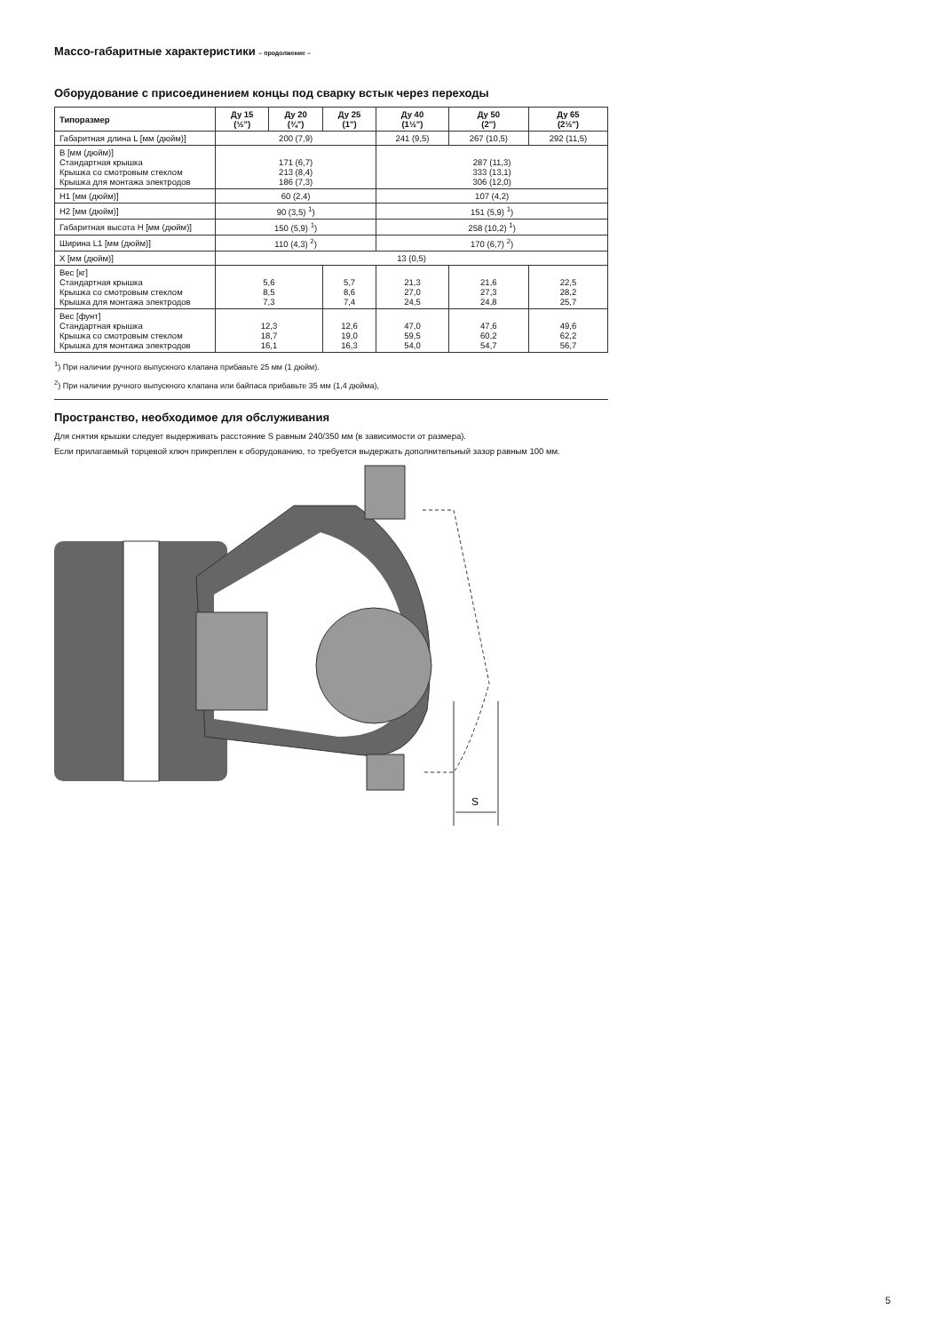Массо-габаритные характеристики – продолжение –
Оборудование с присоединением концы под сварку встык через переходы
| Типоразмер | Ду 15 (½") | Ду 20 (¾") | Ду 25 (1") | Ду 40 (1½") | Ду 50 (2") | Ду 65 (2½") |
| --- | --- | --- | --- | --- | --- | --- |
| Габаритная длина L [мм (дюйм)] | 200 (7,9) | | | 241 (9,5) | 267 (10,5) | 292 (11,5) |
| B [мм (дюйм)] Стандартная крышка Крышка со смотровым стеклом Крышка для монтажа электродов | 171 (6,7) 213 (8,4) 186 (7,3) | | | 287 (11,3) 333 (13,1) 306 (12,0) | | |
| H1 [мм (дюйм)] | 60 (2,4) | | | 107 (4,2) | | |
| H2 [мм (дюйм)] | 90 (3,5) <sup>1</sup>) | | | 151 (5,9) <sup>1</sup>) | | |
| Габаритная высота H [мм (дюйм)] | 150 (5,9) <sup>1</sup>) | | | 258 (10,2) <sup>1</sup>) | | |
| Ширина L1 [мм (дюйм)] | 110 (4,3) <sup>2</sup>) | | | 170 (6,7) <sup>2</sup>) | | |
| X [мм (дюйм)] | 13 (0,5) | | | | | |
| Вес [кг] Стандартная крышка Крышка со смотровым стеклом Крышка для монтажа электродов | 5,6 8,5 7,3 | | 5,7 8,6 7,4 | 21,3 27,0 24,5 | 21,6 27,3 24,8 | 22,5 28,2 25,7 |
| Вес [фунт] Стандартная крышка Крышка со смотровым стеклом Крышка для монтажа электродов | 12,3 18,7 16,1 | | 12,6 19,0 16,3 | 47,0 59,5 54,0 | 47,6 60,2 54,7 | 49,6 62,2 56,7 |
<sup>1</sup>) При наличии ручного выпускного клапана прибавьте 25 мм (1 дюйм).
<sup>2</sup>) При наличии ручного выпускного клапана или байпаса прибавьте 35 мм (1,4 дюйма),
Пространство, необходимое для обслуживания
Для снятия крышки следует выдерживать расстояние S равным 240/350 мм (в зависимости от размера).
Если прилагаемый торцевой ключ прикреплен к оборудованию, то требуется выдержать дополнительный зазор равным 100 мм.
S
5